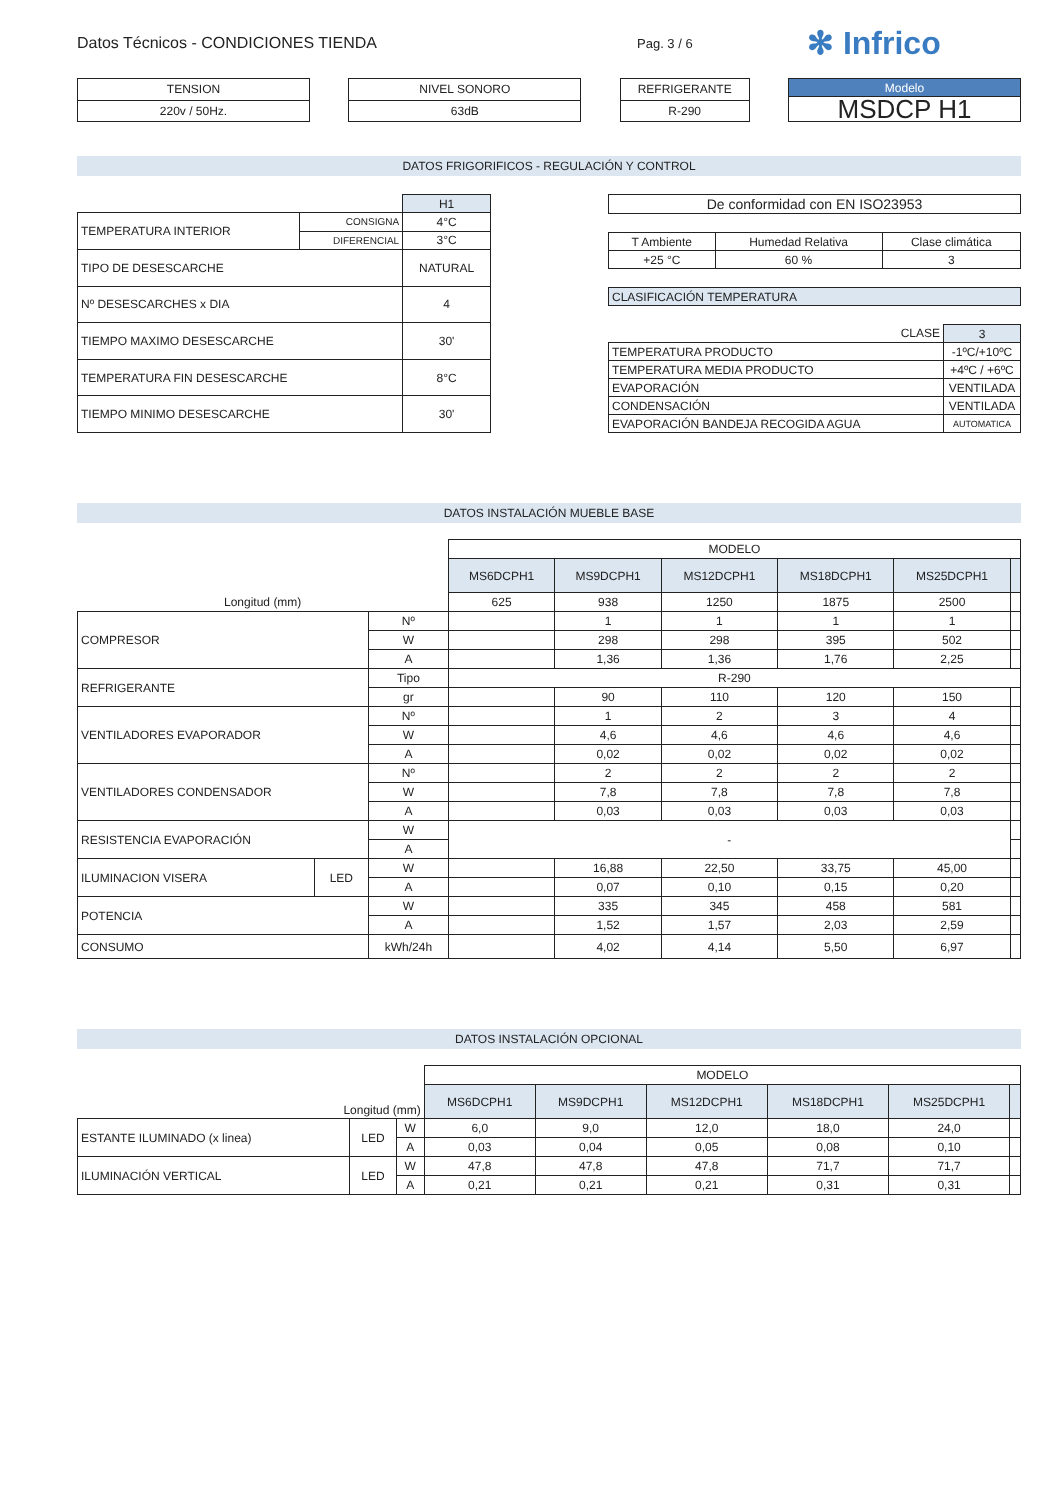Datos Técnicos - CONDICIONES TIENDA
Pag. 3 / 6
✻ Infrico
| TENSION |
| --- |
| 220v / 50Hz. |
| NIVEL SONORO |
| --- |
| 63dB |
| REFRIGERANTE |
| --- |
| R-290 |
| Modelo |
| --- |
| MSDCP H1 |
DATOS FRIGORIFICOS - REGULACIÓN Y CONTROL
| | | H1 |
| TEMPERATURA INTERIOR | CONSIGNA | 4°C |
| | DIFERENCIAL | 3°C |
| TIPO DE DESESCARCHE | | NATURAL |
| Nº DESESCARCHES x DIA | | 4 |
| TIEMPO MAXIMO DESESCARCHE | | 30' |
| TEMPERATURA FIN DESESCARCHE | | 8°C |
| TIEMPO MINIMO DESESCARCHE | | 30' |
| De conformidad con EN ISO23953 |
| T Ambiente | Humedad Relativa | Clase climática |
| +25 °C | 60 % | 3 |
| CLASIFICACIÓN TEMPERATURA |
| CLASE | 3 |
| TEMPERATURA PRODUCTO | -1ºC/+10ºC |
| TEMPERATURA MEDIA PRODUCTO | +4ºC / +6ºC |
| EVAPORACIÓN | VENTILADA |
| CONDENSACIÓN | VENTILADA |
| EVAPORACIÓN BANDEJA RECOGIDA AGUA | AUTOMATICA |
DATOS INSTALACIÓN MUEBLE BASE
| | | | MODELO | | | | | |
| | | | MS6DCPH1 | MS9DCPH1 | MS12DCPH1 | MS18DCPH1 | MS25DCPH1 | |
| Longitud (mm) | | | 625 | 938 | 1250 | 1875 | 2500 | |
| COMPRESOR | | Nº | | 1 | 1 | 1 | 1 | |
| | | W | | 298 | 298 | 395 | 502 | |
| | | A | | 1,36 | 1,36 | 1,76 | 2,25 | |
| REFRIGERANTE | | Tipo | R-290 | | | | | |
| | | gr | | 90 | 110 | 120 | 150 | |
| VENTILADORES EVAPORADOR | | Nº | | 1 | 2 | 3 | 4 | |
| | | W | | 4,6 | 4,6 | 4,6 | 4,6 | |
| | | A | | 0,02 | 0,02 | 0,02 | 0,02 | |
| VENTILADORES CONDENSADOR | | Nº | | 2 | 2 | 2 | 2 | |
| | | W | | 7,8 | 7,8 | 7,8 | 7,8 | |
| | | A | | 0,03 | 0,03 | 0,03 | 0,03 | |
| RESISTENCIA EVAPORACIÓN | | W | - | | | | | |
| | | A | | | | | | |
| ILUMINACION VISERA | LED | W | | 16,88 | 22,50 | 33,75 | 45,00 | |
| | | A | | 0,07 | 0,10 | 0,15 | 0,20 | |
| POTENCIA | | W | | 335 | 345 | 458 | 581 | |
| | | A | | 1,52 | 1,57 | 2,03 | 2,59 | |
| CONSUMO | | kWh/24h | | 4,02 | 4,14 | 5,50 | 6,97 | |
DATOS INSTALACIÓN OPCIONAL
| | | | MODELO | | | | | |
| Longitud (mm) | | | MS6DCPH1 | MS9DCPH1 | MS12DCPH1 | MS18DCPH1 | MS25DCPH1 | |
| ESTANTE ILUMINADO (x linea) | LED | W | 6,0 | 9,0 | 12,0 | 18,0 | 24,0 | |
| | | A | 0,03 | 0,04 | 0,05 | 0,08 | 0,10 | |
| ILUMINACIÓN VERTICAL | LED | W | 47,8 | 47,8 | 47,8 | 71,7 | 71,7 | |
| | | A | 0,21 | 0,21 | 0,21 | 0,31 | 0,31 | |